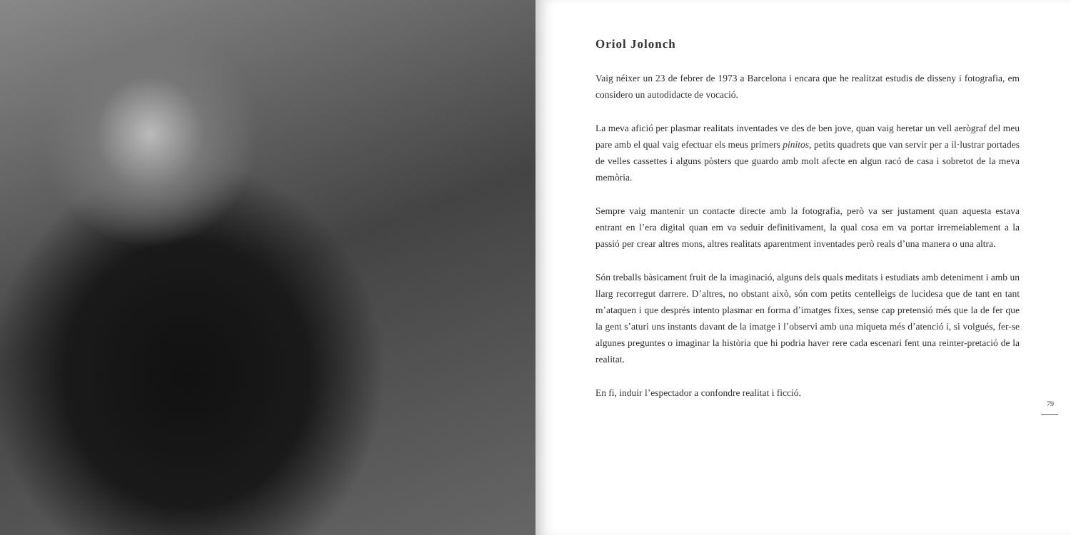Oriol Jolonch
Vaig néixer un 23 de febrer de 1973 a Barcelona i encara que he realitzat estudis de disseny i fotografia, em considero un autodidacte de vocació.
La meva afició per plasmar realitats inventades ve des de ben jove, quan vaig heretar un vell aerògraf del meu pare amb el qual vaig efectuar els meus primers pinitos, petits quadrets que van servir per a il·lustrar portades de velles cassettes i alguns pòsters que guardo amb molt afecte en algun racó de casa i sobretot de la meva memòria.
Sempre vaig mantenir un contacte directe amb la fotografia, però va ser justament quan aquesta estava entrant en l’era digital quan em va seduir definitivament, la qual cosa em va portar irremeiablement a la passió per crear altres mons, altres realitats aparentment inventades però reals d’una manera o una altra.
Són treballs bàsicament fruit de la imaginació, alguns dels quals meditats i estudiats amb deteniment i amb un llarg recorregut darrere. D’altres, no obstant això, són com petits centelleigs de lucidesa que de tant en tant m’ataquen i que després intento plasmar en forma d’imatges fixes, sense cap pretensió més que la de fer que la gent s’aturi uns instants davant de la imatge i l’observi amb una miqueta més d’atenció i, si volgués, fer-se algunes preguntes o imaginar la història que hi podria haver rere cada escenari fent una reinter-pretació de la realitat.
En fi, induir l’espectador a confondre realitat i ficció.
79